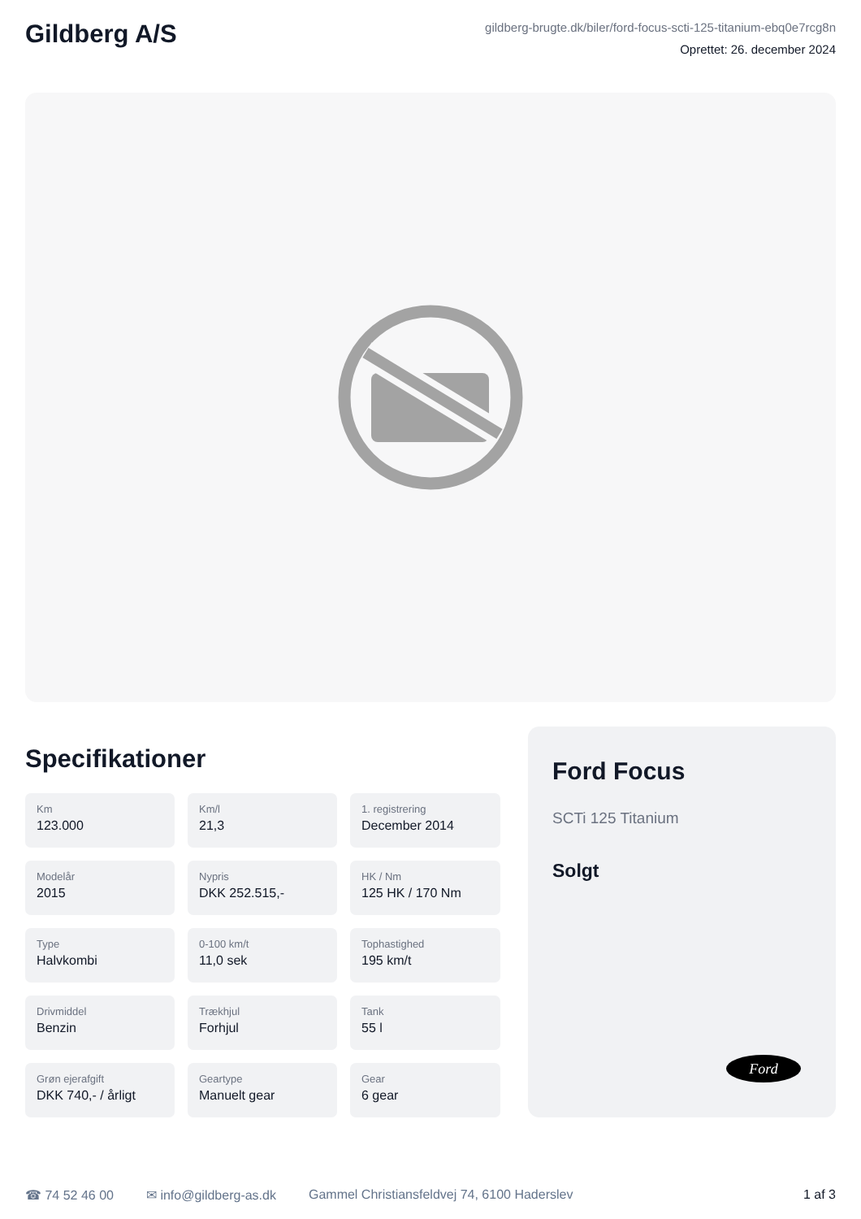Gildberg A/S
gildberg-brugte.dk/biler/ford-focus-scti-125-titanium-ebq0e7rcg8n
Oprettet: 26. december 2024
Specifikationer
Km
123.000
Km/l
21,3
1. registrering
December 2014
Modelår
2015
Nypris
DKK 252.515,-
HK / Nm
125 HK / 170 Nm
Type
Halvkombi
0-100 km/t
11,0 sek
Tophastighed
195 km/t
Drivmiddel
Benzin
Trækhjul
Forhjul
Tank
55 l
Grøn ejerafgift
DKK 740,- / årligt
Geartype
Manuelt gear
Gear
6 gear
Ford Focus
SCTi 125 Titanium
Solgt
Ford
☎ 74 52 46 00 ✉ info@gildberg-as.dk Gammel Christiansfeldvej 74, 6100 Haderslev 1 af 3